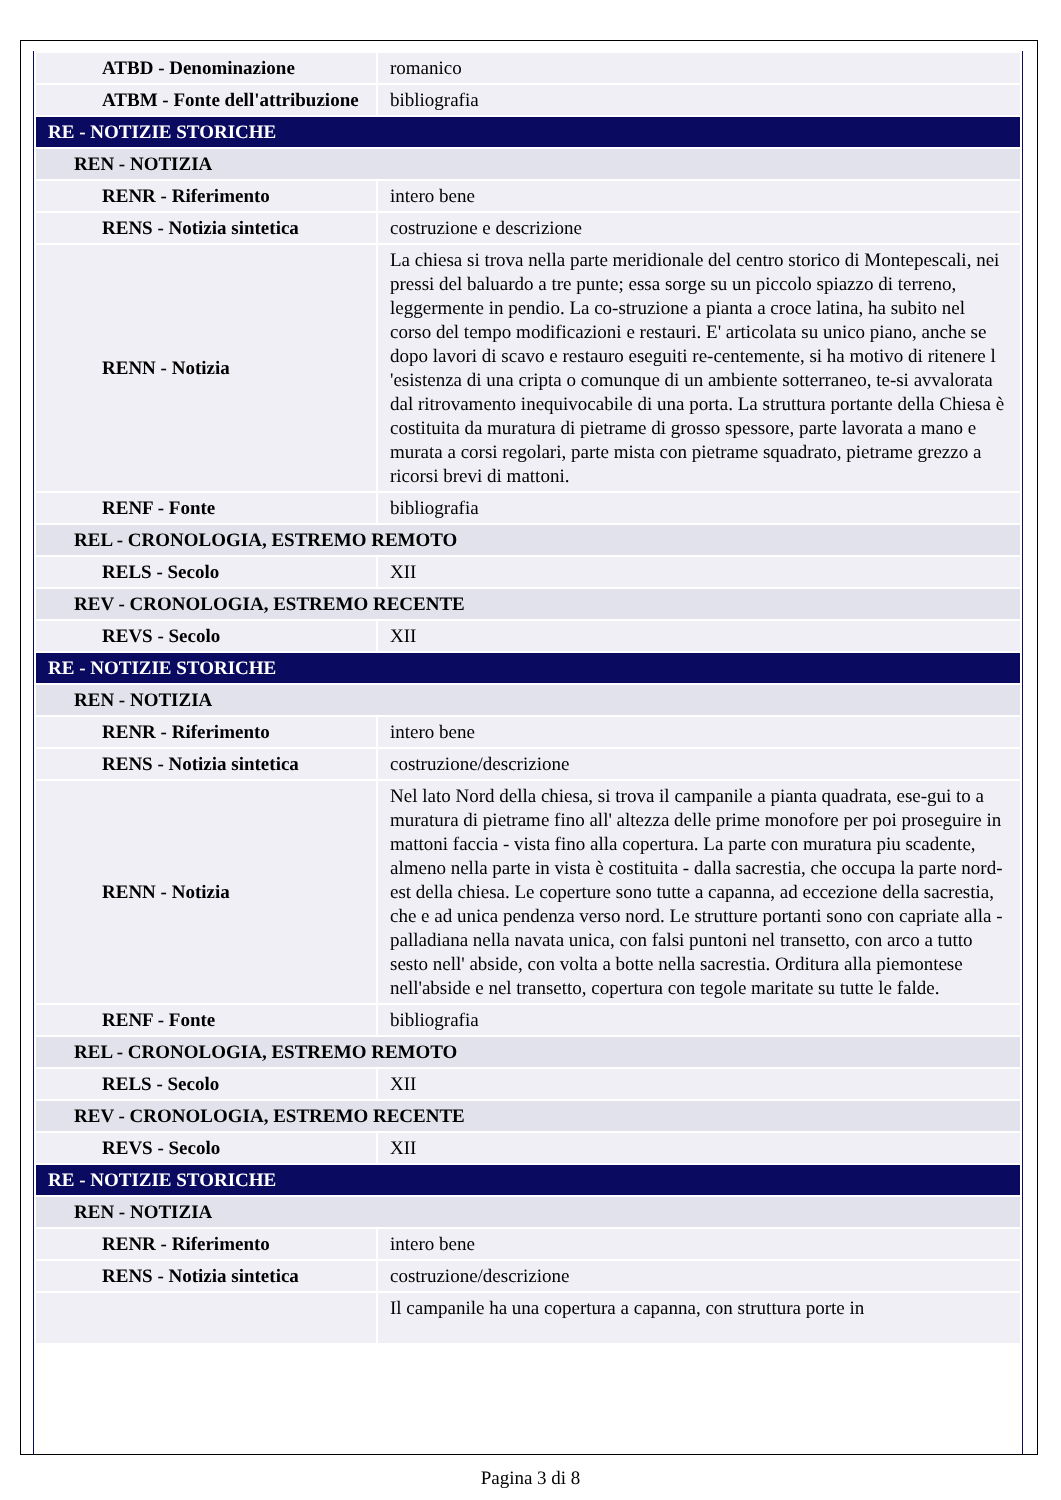| ATBD - Denominazione | romanico |
| ATBM - Fonte dell'attribuzione | bibliografia |
| RE - NOTIZIE STORICHE | |
| REN - NOTIZIA | |
| RENR - Riferimento | intero bene |
| RENS - Notizia sintetica | costruzione e descrizione |
| RENN - Notizia | La chiesa si trova nella parte meridionale del centro storico di Montepescali, nei pressi del baluardo a tre punte; essa sorge su un piccolo spiazzo di terreno, leggermente in pendio. La co-struzione a pianta a croce latina, ha subito nel corso del tempo modificazioni e restauri. E' articolata su unico piano, anche se dopo lavori di scavo e restauro eseguiti re-centemente, si ha motivo di ritenere l 'esistenza di una cripta o comunque di un ambiente sotterraneo, te-si avvalorata dal ritrovamento inequivocabile di una porta. La struttura portante della Chiesa è costituita da muratura di pietrame di grosso spessore, parte lavorata a mano e murata a corsi regolari, parte mista con pietrame squadrato, pietrame grezzo a ricorsi brevi di mattoni. |
| RENF - Fonte | bibliografia |
| REL - CRONOLOGIA, ESTREMO REMOTO | |
| RELS - Secolo | XII |
| REV - CRONOLOGIA, ESTREMO RECENTE | |
| REVS - Secolo | XII |
| RE - NOTIZIE STORICHE | |
| REN - NOTIZIA | |
| RENR - Riferimento | intero bene |
| RENS - Notizia sintetica | costruzione/descrizione |
| RENN - Notizia | Nel lato Nord della chiesa, si trova il campanile a pianta quadrata, ese-gui to a muratura di pietrame fino all' altezza delle prime monofore per poi proseguire in mattoni faccia - vista fino alla copertura. La parte con muratura piu scadente, almeno nella parte in vista è costituita - dalla sacrestia, che occupa la parte nord-est della chiesa. Le coperture sono tutte a capanna, ad eccezione della sacrestia, che e ad unica pendenza verso nord. Le strutture portanti sono con capriate alla - palladiana nella navata unica, con falsi puntoni nel transetto, con arco a tutto sesto nell' abside, con volta a botte nella sacrestia. Orditura alla piemontese nell'abside e nel transetto, copertura con tegole maritate su tutte le falde. |
| RENF - Fonte | bibliografia |
| REL - CRONOLOGIA, ESTREMO REMOTO | |
| RELS - Secolo | XII |
| REV - CRONOLOGIA, ESTREMO RECENTE | |
| REVS - Secolo | XII |
| RE - NOTIZIE STORICHE | |
| REN - NOTIZIA | |
| RENR - Riferimento | intero bene |
| RENS - Notizia sintetica | costruzione/descrizione |
| | Il campanile ha una copertura a capanna, con struttura porte in |
Pagina 3 di 8